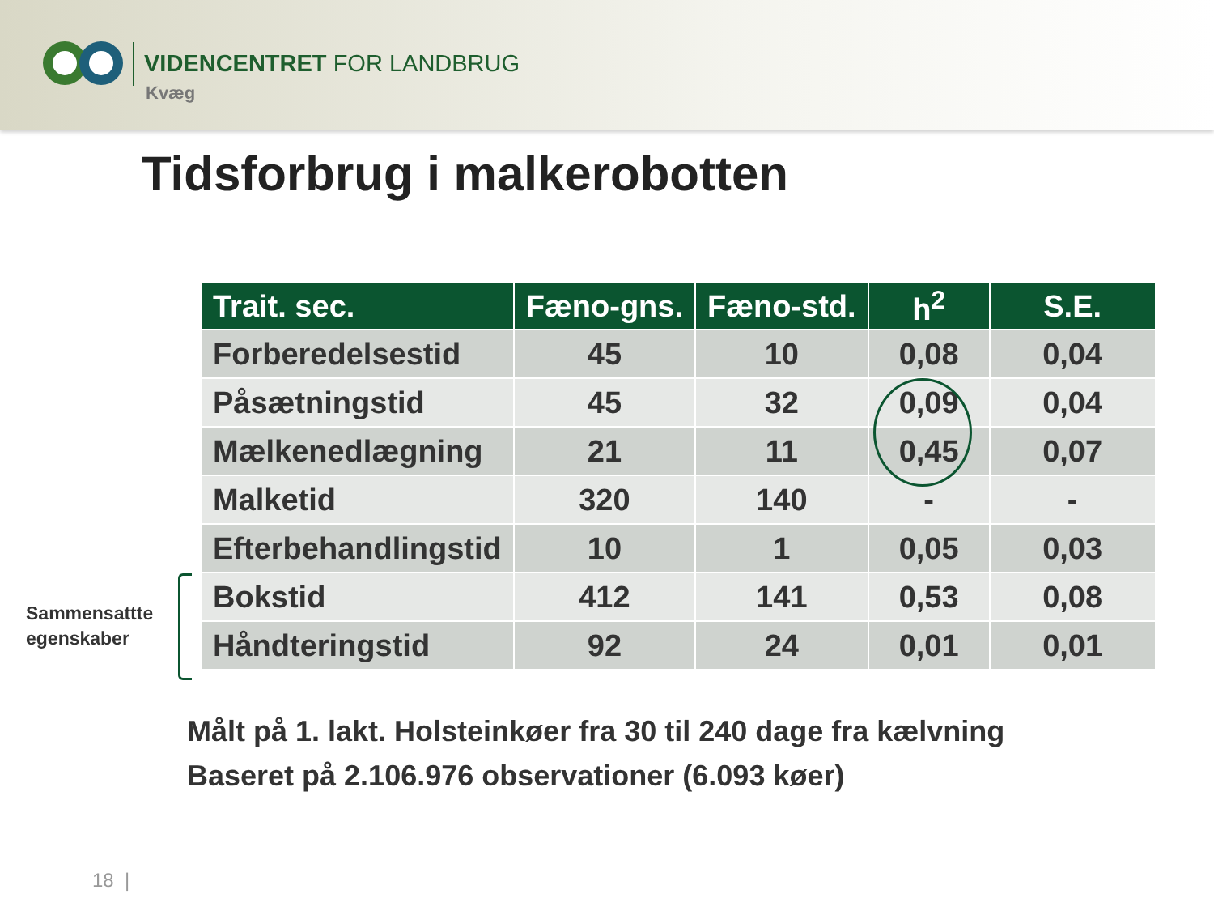VIDENCENTRET FOR LANDBRUG
Kvæg
Tidsforbrug i malkerobotten
| Trait. sec. | Fæno-gns. | Fæno-std. | h<sup>2</sup> | S.E. |
| --- | --- | --- | --- | --- |
| Forberedelsestid | 45 | 10 | 0,08 | 0,04 |
| Påsætningstid | 45 | 32 | 0,09 | 0,04 |
| Mælkenedlægning | 21 | 11 | 0,45 | 0,07 |
| Malketid | 320 | 140 | - | - |
| Efterbehandlingstid | 10 | 1 | 0,05 | 0,03 |
| Bokstid | 412 | 141 | 0,53 | 0,08 |
| Håndteringstid | 92 | 24 | 0,01 | 0,01 |
Sammensattte
egenskaber
Målt på 1. lakt. Holsteinkøer fra 30 til 240 dage fra kælvning
Baseret på 2.106.976 observationer (6.093 køer)
18 |